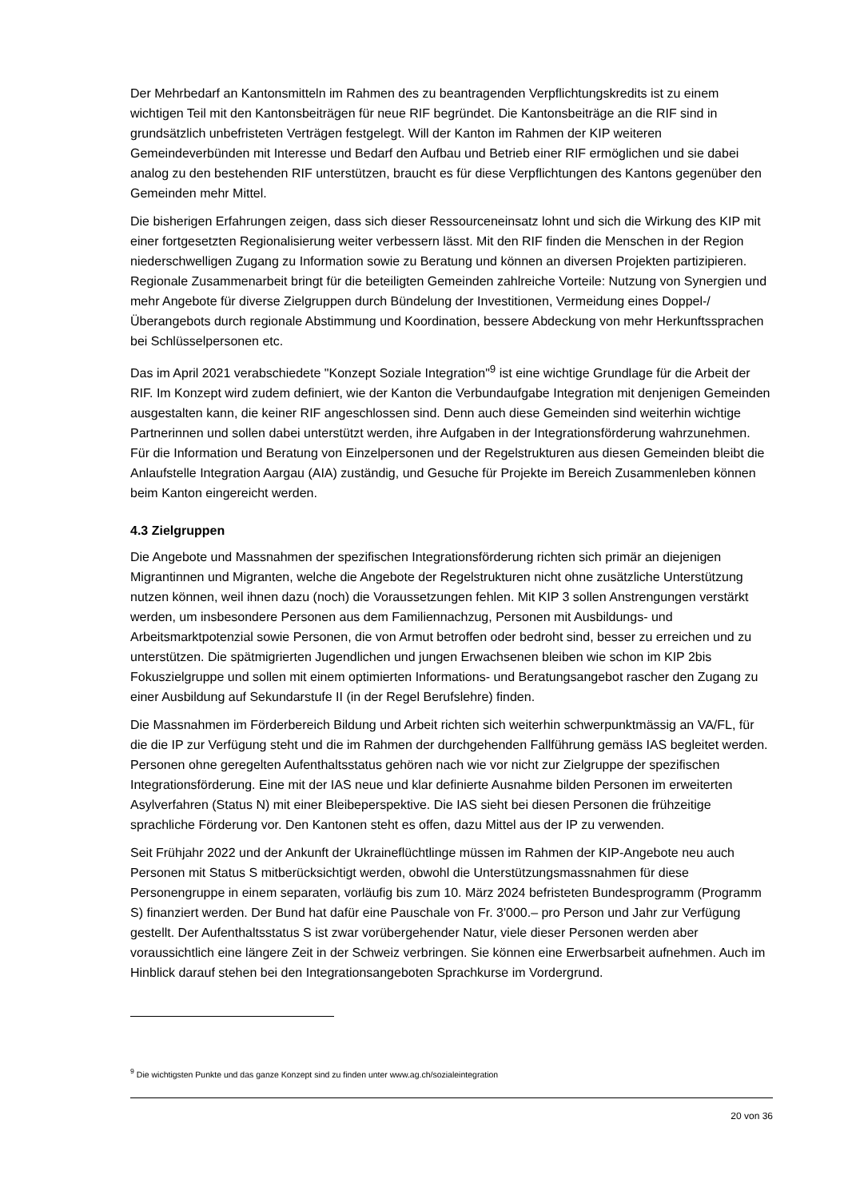Der Mehrbedarf an Kantonsmitteln im Rahmen des zu beantragenden Verpflichtungskredits ist zu einem wichtigen Teil mit den Kantonsbeiträgen für neue RIF begründet. Die Kantonsbeiträge an die RIF sind in grundsätzlich unbefristeten Verträgen festgelegt. Will der Kanton im Rahmen der KIP weiteren Gemeindeverbünden mit Interesse und Bedarf den Aufbau und Betrieb einer RIF ermöglichen und sie dabei analog zu den bestehenden RIF unterstützen, braucht es für diese Verpflichtungen des Kantons gegenüber den Gemeinden mehr Mittel.
Die bisherigen Erfahrungen zeigen, dass sich dieser Ressourceneinsatz lohnt und sich die Wirkung des KIP mit einer fortgesetzten Regionalisierung weiter verbessern lässt. Mit den RIF finden die Menschen in der Region niederschwelligen Zugang zu Information sowie zu Beratung und können an diversen Projekten partizipieren. Regionale Zusammenarbeit bringt für die beteiligten Gemeinden zahlreiche Vorteile: Nutzung von Synergien und mehr Angebote für diverse Zielgruppen durch Bündelung der Investitionen, Vermeidung eines Doppel-/Überangebots durch regionale Abstimmung und Koordination, bessere Abdeckung von mehr Herkunftssprachen bei Schlüsselpersonen etc.
Das im April 2021 verabschiedete "Konzept Soziale Integration"<sup>9</sup> ist eine wichtige Grundlage für die Arbeit der RIF. Im Konzept wird zudem definiert, wie der Kanton die Verbundaufgabe Integration mit denjenigen Gemeinden ausgestalten kann, die keiner RIF angeschlossen sind. Denn auch diese Gemeinden sind weiterhin wichtige Partnerinnen und sollen dabei unterstützt werden, ihre Aufgaben in der Integrationsförderung wahrzunehmen. Für die Information und Beratung von Einzelpersonen und der Regelstrukturen aus diesen Gemeinden bleibt die Anlaufstelle Integration Aargau (AIA) zuständig, und Gesuche für Projekte im Bereich Zusammenleben können beim Kanton eingereicht werden.
4.3 Zielgruppen
Die Angebote und Massnahmen der spezifischen Integrationsförderung richten sich primär an diejenigen Migrantinnen und Migranten, welche die Angebote der Regelstrukturen nicht ohne zusätzliche Unterstützung nutzen können, weil ihnen dazu (noch) die Voraussetzungen fehlen. Mit KIP 3 sollen Anstrengungen verstärkt werden, um insbesondere Personen aus dem Familiennachzug, Personen mit Ausbildungs- und Arbeitsmarktpotenzial sowie Personen, die von Armut betroffen oder bedroht sind, besser zu erreichen und zu unterstützen. Die spätmigrierten Jugendlichen und jungen Erwachsenen bleiben wie schon im KIP 2bis Fokuszielgruppe und sollen mit einem optimierten Informations- und Beratungsangebot rascher den Zugang zu einer Ausbildung auf Sekundarstufe II (in der Regel Berufslehre) finden.
Die Massnahmen im Förderbereich Bildung und Arbeit richten sich weiterhin schwerpunktmässig an VA/FL, für die die IP zur Verfügung steht und die im Rahmen der durchgehenden Fallführung gemäss IAS begleitet werden. Personen ohne geregelten Aufenthaltsstatus gehören nach wie vor nicht zur Zielgruppe der spezifischen Integrationsförderung. Eine mit der IAS neue und klar definierte Ausnahme bilden Personen im erweiterten Asylverfahren (Status N) mit einer Bleibeperspektive. Die IAS sieht bei diesen Personen die frühzeitige sprachliche Förderung vor. Den Kantonen steht es offen, dazu Mittel aus der IP zu verwenden.
Seit Frühjahr 2022 und der Ankunft der Ukraineflüchtlinge müssen im Rahmen der KIP-Angebote neu auch Personen mit Status S mitberücksichtigt werden, obwohl die Unterstützungsmassnahmen für diese Personengruppe in einem separaten, vorläufig bis zum 10. März 2024 befristeten Bundesprogramm (Programm S) finanziert werden. Der Bund hat dafür eine Pauschale von Fr. 3'000.– pro Person und Jahr zur Verfügung gestellt. Der Aufenthaltsstatus S ist zwar vorübergehender Natur, viele dieser Personen werden aber voraussichtlich eine längere Zeit in der Schweiz verbringen. Sie können eine Erwerbsarbeit aufnehmen. Auch im Hinblick darauf stehen bei den Integrationsangeboten Sprachkurse im Vordergrund.
<sup>9</sup> Die wichtigsten Punkte und das ganze Konzept sind zu finden unter www.ag.ch/sozialeintegration
20 von 36